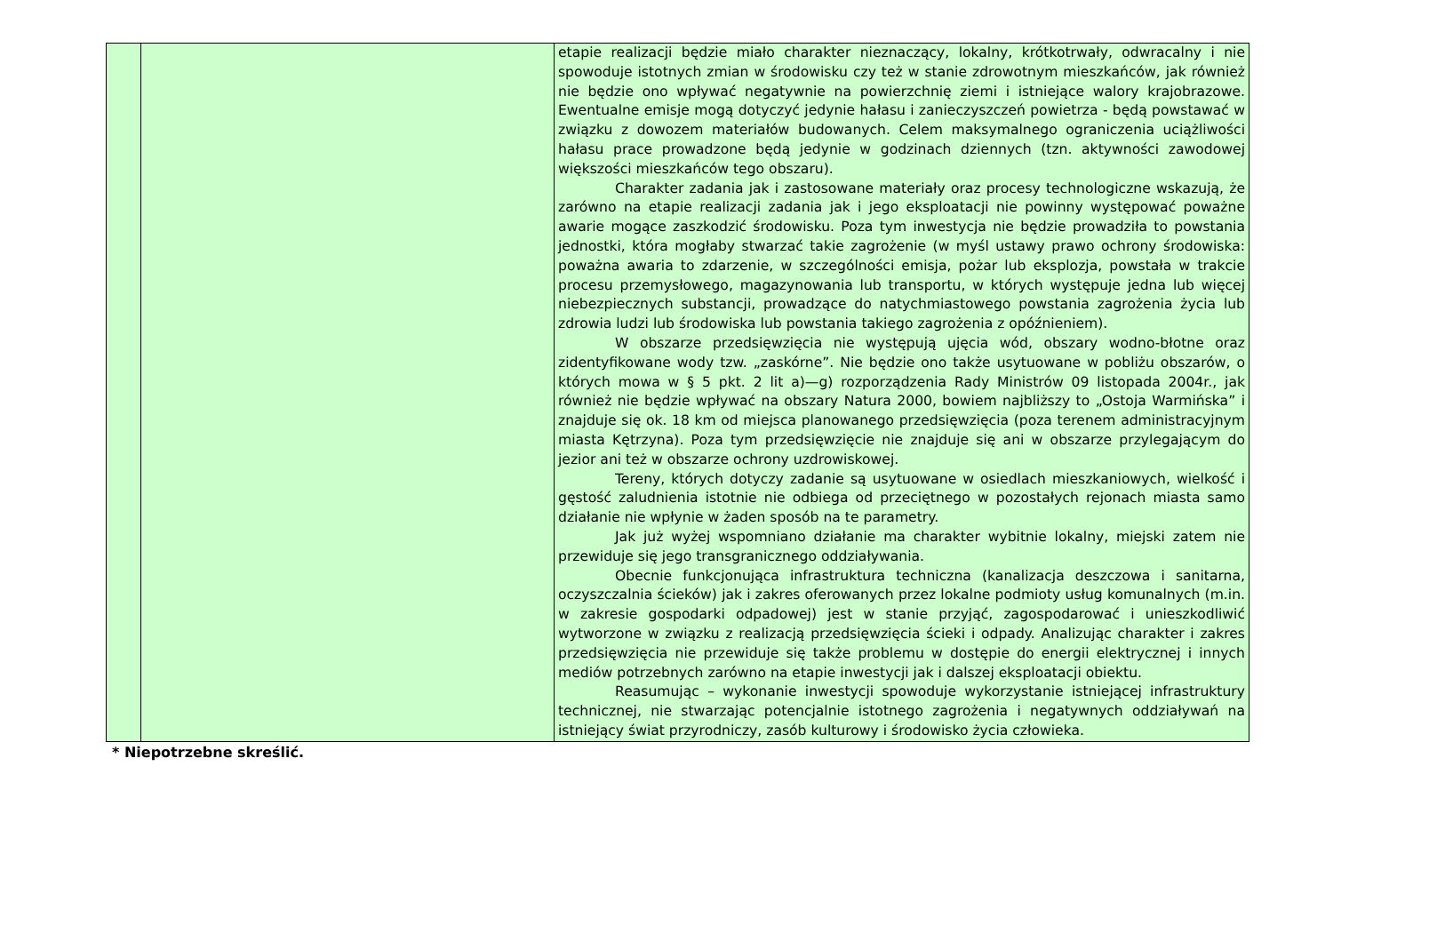| | | etapie realizacji będzie miało charakter nieznaczący, lokalny, krótkotrwały, odwracalny i nie spowoduje istotnych zmian w środowisku czy też w stanie zdrowotnym mieszkańców, jak również nie będzie ono wpływać negatywnie na powierzchnię ziemi i istniejące walory krajobrazowe. Ewentualne emisje mogą dotyczyć jedynie hałasu i zanieczyszczeń powietrza - będą powstawać w związku z dowozem materiałów budowanych. Celem maksymalnego ograniczenia uciążliwości hałasu prace prowadzone będą jedynie w godzinach dziennych (tzn. aktywności zawodowej większości mieszkańców tego obszaru). Charakter zadania jak i zastosowane materiały oraz procesy technologiczne wskazują, że zarówno na etapie realizacji zadania jak i jego eksploatacji nie powinny występować poważne awarie mogące zaszkodzić środowisku. Poza tym inwestycja nie będzie prowadziła to powstania jednostki, która mogłaby stwarzać takie zagrożenie (w myśl ustawy prawo ochrony środowiska: poważna awaria to zdarzenie, w szczególności emisja, pożar lub eksplozja, powstała w trakcie procesu przemysłowego, magazynowania lub transportu, w których występuje jedna lub więcej niebezpiecznych substancji, prowadzące do natychmiastowego powstania zagrożenia życia lub zdrowia ludzi lub środowiska lub powstania takiego zagrożenia z opóźnieniem). W obszarze przedsięwzięcia nie występują ujęcia wód, obszary wodno-błotne oraz zidentyfikowane wody tzw. „zaskórne”. Nie będzie ono także usytuowane w pobliżu obszarów, o których mowa w § 5 pkt. 2 lit a)—g) rozporządzenia Rady Ministrów 09 listopada 2004r., jak również nie będzie wpływać na obszary Natura 2000, bowiem najbliższy to „Ostoja Warmińska” i znajduje się ok. 18 km od miejsca planowanego przedsięwzięcia (poza terenem administracyjnym miasta Kętrzyna). Poza tym przedsięwzięcie nie znajduje się ani w obszarze przylegającym do jezior ani też w obszarze ochrony uzdrowiskowej. Tereny, których dotyczy zadanie są usytuowane w osiedlach mieszkaniowych, wielkość i gęstość zaludnienia istotnie nie odbiega od przeciętnego w pozostałych rejonach miasta samo działanie nie wpłynie w żaden sposób na te parametry. Jak już wyżej wspomniano działanie ma charakter wybitnie lokalny, miejski zatem nie przewiduje się jego transgranicznego oddziaływania. Obecnie funkcjonująca infrastruktura techniczna (kanalizacja deszczowa i sanitarna, oczyszczalnia ścieków) jak i zakres oferowanych przez lokalne podmioty usług komunalnych (m.in. w zakresie gospodarki odpadowej) jest w stanie przyjąć, zagospodarować i unieszkodliwić wytworzone w związku z realizacją przedsięwzięcia ścieki i odpady. Analizując charakter i zakres przedsięwzięcia nie przewiduje się także problemu w dostępie do energii elektrycznej i innych mediów potrzebnych zarówno na etapie inwestycji jak i dalszej eksploatacji obiektu. Reasumując – wykonanie inwestycji spowoduje wykorzystanie istniejącej infrastruktury technicznej, nie stwarzając potencjalnie istotnego zagrożenia i negatywnych oddziaływań na istniejący świat przyrodniczy, zasób kulturowy i środowisko życia człowieka. |
* Niepotrzebne skreślić.